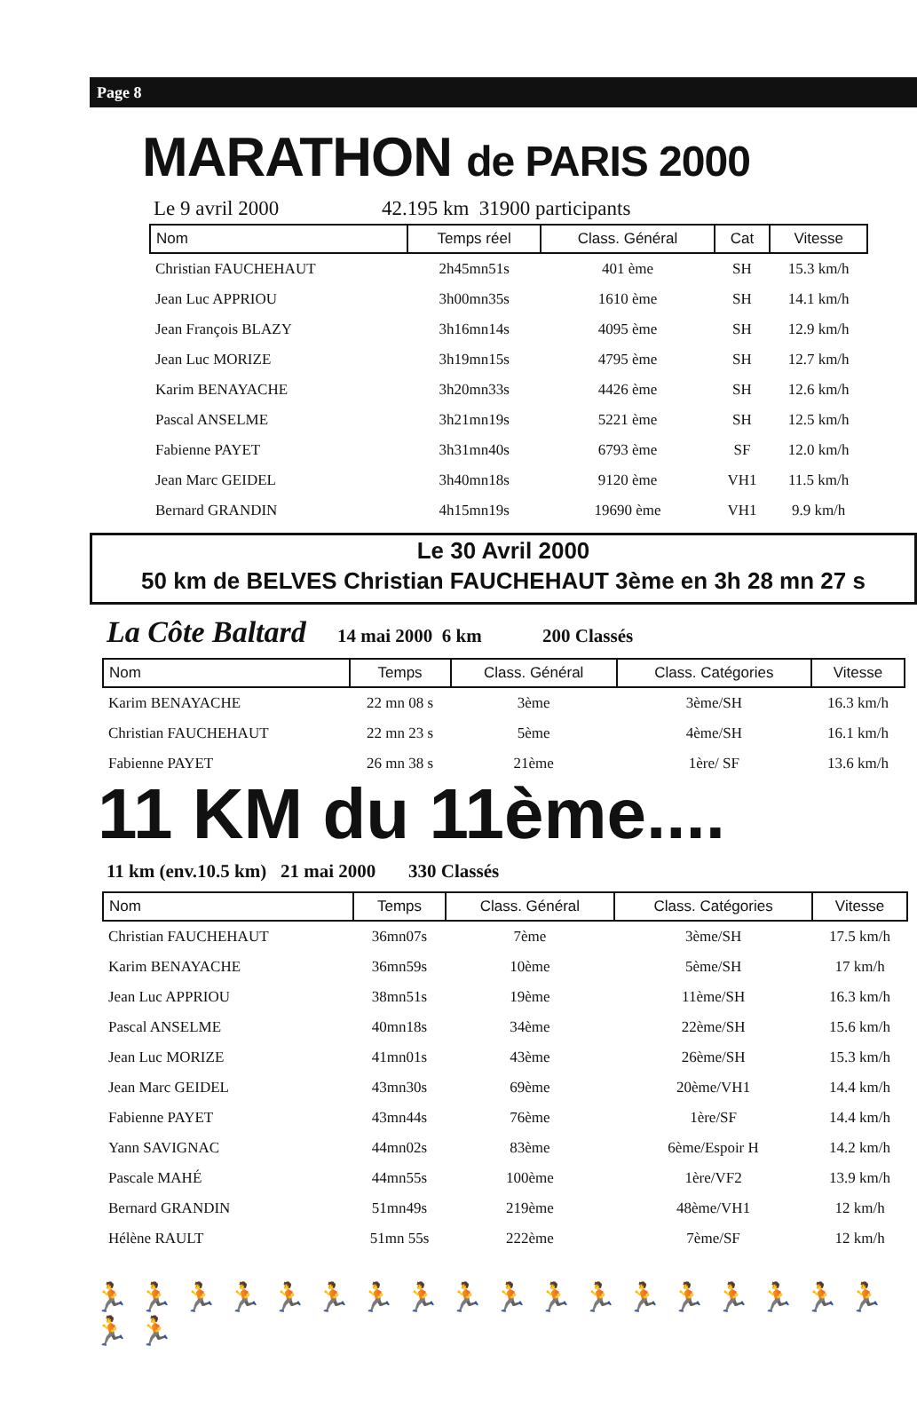Page 8
MARATHON de PARIS 2000
Le 9 avril 2000 42.195 km 31900 participants
| Nom | Temps réel | Class. Général | Cat | Vitesse |
| --- | --- | --- | --- | --- |
| Christian FAUCHEHAUT | 2h45mn51s | 401 ème | SH | 15.3 km/h |
| Jean Luc APPRIOU | 3h00mn35s | 1610 ème | SH | 14.1 km/h |
| Jean François BLAZY | 3h16mn14s | 4095 ème | SH | 12.9 km/h |
| Jean Luc MORIZE | 3h19mn15s | 4795 ème | SH | 12.7 km/h |
| Karim BENAYACHE | 3h20mn33s | 4426 ème | SH | 12.6 km/h |
| Pascal ANSELME | 3h21mn19s | 5221 ème | SH | 12.5 km/h |
| Fabienne PAYET | 3h31mn40s | 6793 ème | SF | 12.0 km/h |
| Jean Marc GEIDEL | 3h40mn18s | 9120 ème | VH1 | 11.5 km/h |
| Bernard GRANDIN | 4h15mn19s | 19690 ème | VH1 | 9.9 km/h |
Le 30 Avril 2000
50 km de BELVES Christian FAUCHEHAUT 3ème en 3h 28 mn 27 s
La Côte Baltard 14 mai 2000 6 km 200 Classés
| Nom | Temps | Class. Général | Class. Catégories | Vitesse |
| --- | --- | --- | --- | --- |
| Karim BENAYACHE | 22 mn 08 s | 3ème | 3ème/SH | 16.3 km/h |
| Christian FAUCHEHAUT | 22 mn 23 s | 5ème | 4ème/SH | 16.1 km/h |
| Fabienne PAYET | 26 mn 38 s | 21ème | 1ère/ SF | 13.6 km/h |
11 KM du 11ème....
11 km (env.10.5 km) 21 mai 2000 330 Classés
| Nom | Temps | Class. Général | Class. Catégories | Vitesse |
| --- | --- | --- | --- | --- |
| Christian FAUCHEHAUT | 36mn07s | 7ème | 3ème/SH | 17.5 km/h |
| Karim BENAYACHE | 36mn59s | 10ème | 5ème/SH | 17 km/h |
| Jean Luc APPRIOU | 38mn51s | 19ème | 11ème/SH | 16.3 km/h |
| Pascal ANSELME | 40mn18s | 34ème | 22ème/SH | 15.6 km/h |
| Jean Luc MORIZE | 41mn01s | 43ème | 26ème/SH | 15.3 km/h |
| Jean Marc GEIDEL | 43mn30s | 69ème | 20ème/VH1 | 14.4 km/h |
| Fabienne PAYET | 43mn44s | 76ème | 1ère/SF | 14.4 km/h |
| Yann SAVIGNAC | 44mn02s | 83ème | 6ème/Espoir H | 14.2 km/h |
| Pascale MAHÉ | 44mn55s | 100ème | 1ère/VF2 | 13.9 km/h |
| Bernard GRANDIN | 51mn49s | 219ème | 48ème/VH1 | 12 km/h |
| Hélène RAULT | 51mn 55s | 222ème | 7ème/SF | 12 km/h |
🏃🏃🏃🏃🏃🏃🏃🏃🏃🏃🏃🏃🏃🏃🏃🏃🏃🏃🏃🏃